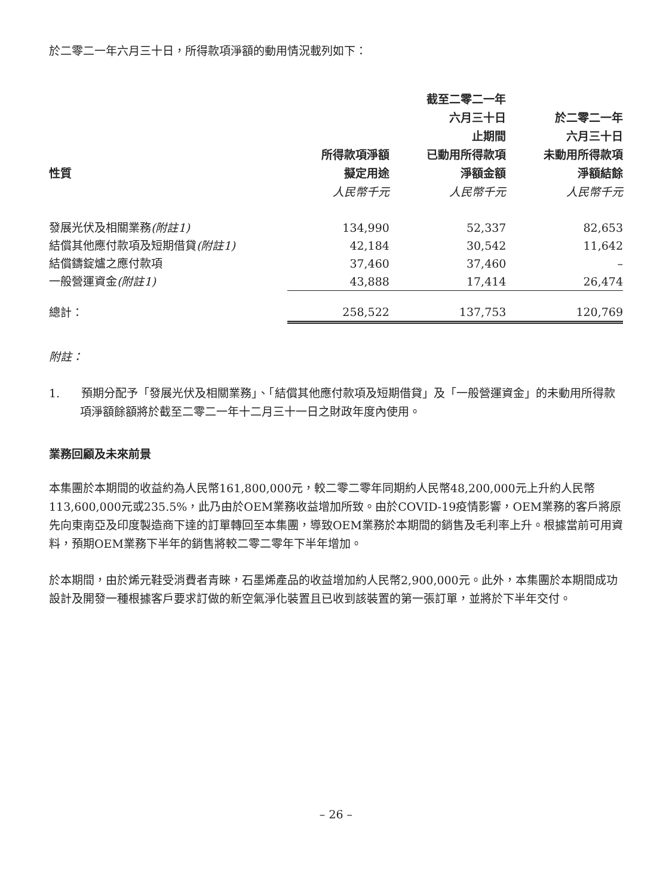於二零二一年六月三十日，所得款項淨額的動用情況載列如下：
| 性質 | 所得款項淨額 擬定用途 | 截至二零二一年 六月三十日 止期間 已動用所得款項 淨額金額 | 於二零二一年 六月三十日 未動用所得款項 淨額結餘 |
| --- | --- | --- | --- |
| | 人民幣千元 | 人民幣千元 | 人民幣千元 |
| 發展光伏及相關業務 (附註1) | 134,990 | 52,337 | 82,653 |
| 結償其他應付款項及短期借貸 (附註1) | 42,184 | 30,542 | 11,642 |
| 結償鑄錠爐之應付款項 | 37,460 | 37,460 | – |
| 一般營運資金 (附註1) | 43,888 | 17,414 | 26,474 |
| 總計： | 258,522 | 137,753 | 120,769 |
附註：
1. 預期分配予「發展光伏及相關業務」、「結償其他應付款項及短期借貸」及「一般營運資金」的未動用所得款項淨額餘額將於截至二零二一年十二月三十一日之財政年度內使用。
業務回顧及未來前景
本集團於本期間的收益約為人民幣161,800,000元，較二零二零年同期約人民幣48,200,000元上升約人民幣113,600,000元或235.5%，此乃由於OEM業務收益增加所致。由於COVID-19疫情影響，OEM業務的客戶將原先向東南亞及印度製造商下達的訂單轉回至本集團，導致OEM業務於本期間的銷售及毛利率上升。根據當前可用資料，預期OEM業務下半年的銷售將較二零二零年下半年增加。
於本期間，由於烯元鞋受消費者青睞，石墨烯產品的收益增加約人民幣2,900,000元。此外，本集團於本期間成功設計及開發一種根據客戶要求訂做的新空氣淨化裝置且已收到該裝置的第一張訂單，並將於下半年交付。
– 26 –